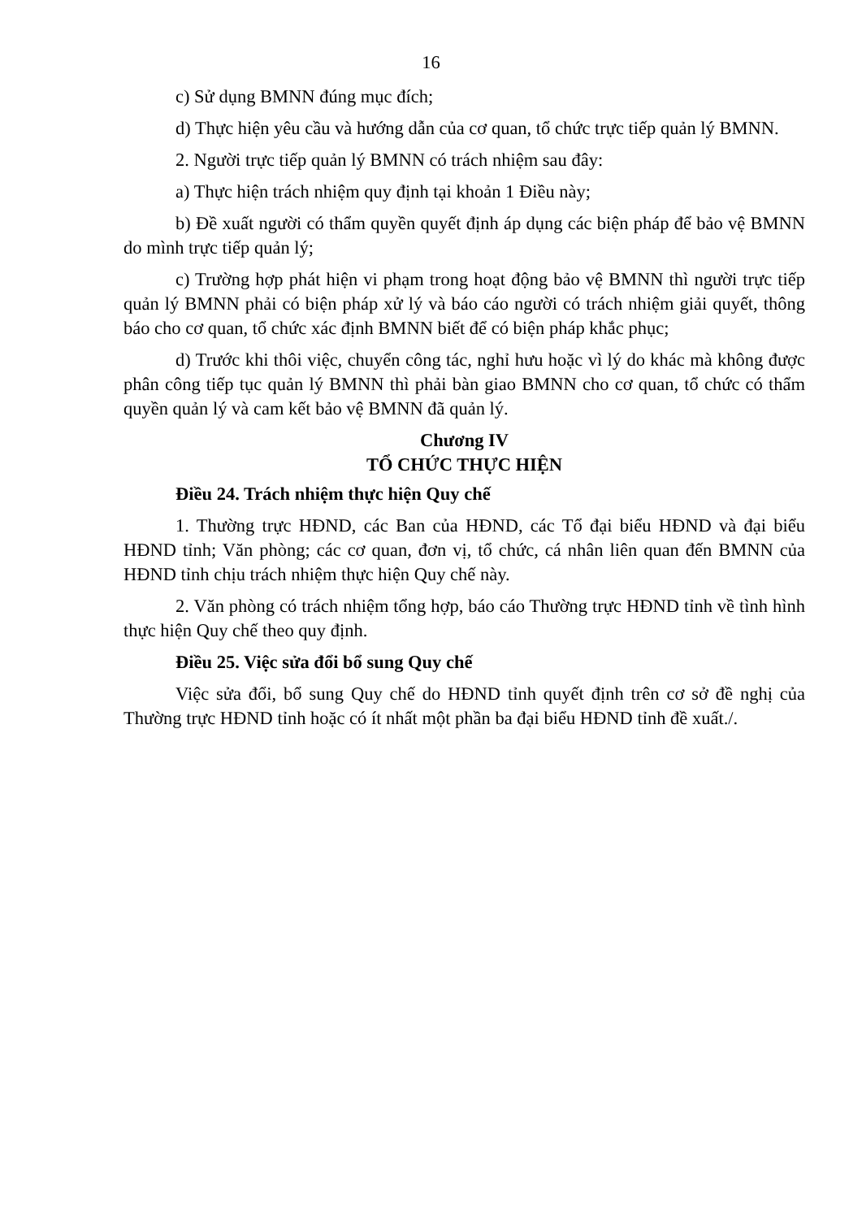16
c) Sử dụng BMNN đúng mục đích;
d) Thực hiện yêu cầu và hướng dẫn của cơ quan, tổ chức trực tiếp quản lý BMNN.
2. Người trực tiếp quản lý BMNN có trách nhiệm sau đây:
a) Thực hiện trách nhiệm quy định tại khoản 1 Điều này;
b) Đề xuất người có thẩm quyền quyết định áp dụng các biện pháp để bảo vệ BMNN do mình trực tiếp quản lý;
c) Trường hợp phát hiện vi phạm trong hoạt động bảo vệ BMNN thì người trực tiếp quản lý BMNN phải có biện pháp xử lý và báo cáo người có trách nhiệm giải quyết, thông báo cho cơ quan, tổ chức xác định BMNN biết để có biện pháp khắc phục;
d) Trước khi thôi việc, chuyển công tác, nghỉ hưu hoặc vì lý do khác mà không được phân công tiếp tục quản lý BMNN thì phải bàn giao BMNN cho cơ quan, tổ chức có thẩm quyền quản lý và cam kết bảo vệ BMNN đã quản lý.
Chương IV
TỔ CHỨC THỰC HIỆN
Điều 24. Trách nhiệm thực hiện Quy chế
1. Thường trực HĐND, các Ban của HĐND, các Tổ đại biểu HĐND và đại biểu HĐND tỉnh; Văn phòng; các cơ quan, đơn vị, tổ chức, cá nhân liên quan đến BMNN của HĐND tỉnh chịu trách nhiệm thực hiện Quy chế này.
2. Văn phòng có trách nhiệm tổng hợp, báo cáo Thường trực HĐND tỉnh về tình hình thực hiện Quy chế theo quy định.
Điều 25. Việc sửa đổi bổ sung Quy chế
Việc sửa đổi, bổ sung Quy chế do HĐND tỉnh quyết định trên cơ sở đề nghị của Thường trực HĐND tỉnh hoặc có ít nhất một phần ba đại biểu HĐND tỉnh đề xuất./.